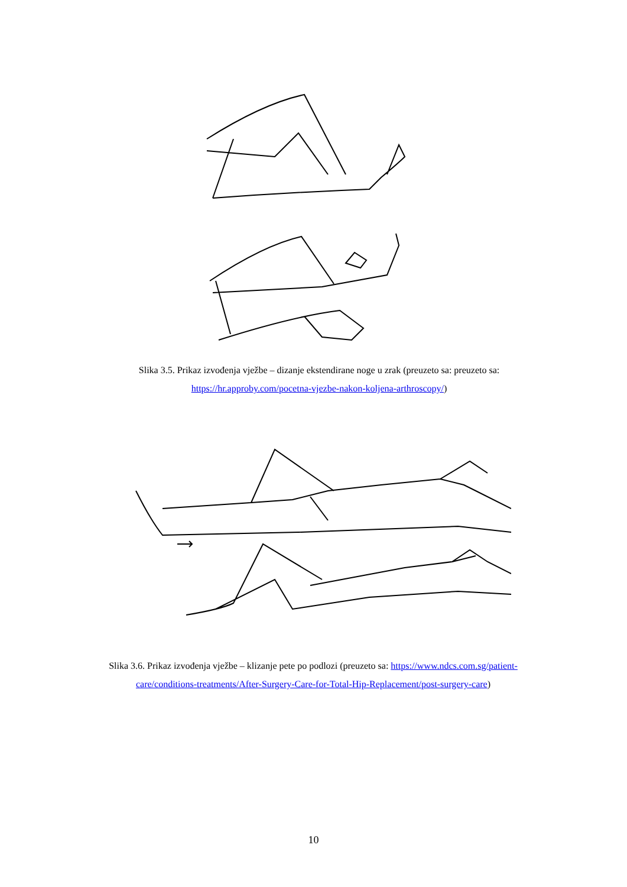Slika 3.5. Prikaz izvođenja vježbe – dizanje ekstendirane noge u zrak (preuzeto sa: preuzeto sa:
https://hr.approby.com/pocetna-vjezbe-nakon-koljena-arthroscopy/)
Slika 3.6. Prikaz izvođenja vježbe – klizanje pete po podlozi (preuzeto sa: https://www.ndcs.com.sg/patient-
care/conditions-treatments/After-Surgery-Care-for-Total-Hip-Replacement/post-surgery-care)
10